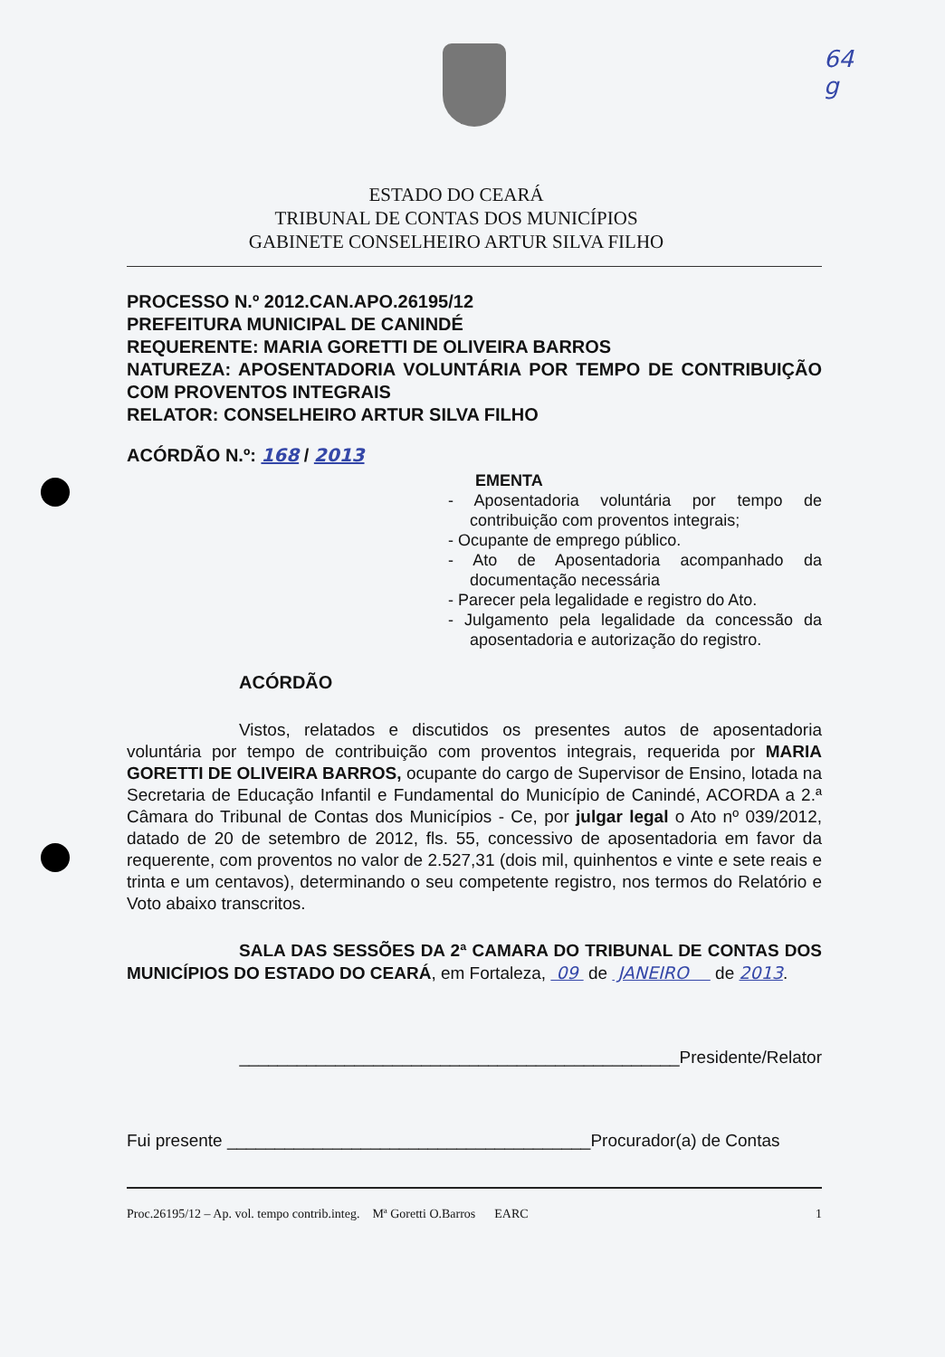64
g
ESTADO DO CEARÁ
TRIBUNAL DE CONTAS DOS MUNICÍPIOS
GABINETE CONSELHEIRO ARTUR SILVA FILHO
PROCESSO N.º 2012.CAN.APO.26195/12
PREFEITURA MUNICIPAL DE CANINDÉ
REQUERENTE: MARIA GORETTI DE OLIVEIRA BARROS
NATUREZA: APOSENTADORIA VOLUNTÁRIA POR TEMPO DE CONTRIBUIÇÃO COM PROVENTOS INTEGRAIS
RELATOR: CONSELHEIRO ARTUR SILVA FILHO
ACÓRDÃO N.º: 168 / 2013
EMENTA
- Aposentadoria voluntária por tempo de contribuição com proventos integrais;
- Ocupante de emprego público.
- Ato de Aposentadoria acompanhado da documentação necessária
- Parecer pela legalidade e registro do Ato.
- Julgamento pela legalidade da concessão da aposentadoria e autorização do registro.
ACÓRDÃO
Vistos, relatados e discutidos os presentes autos de aposentadoria voluntária por tempo de contribuição com proventos integrais, requerida por MARIA GORETTI DE OLIVEIRA BARROS, ocupante do cargo de Supervisor de Ensino, lotada na Secretaria de Educação Infantil e Fundamental do Município de Canindé, ACORDA a 2.ª Câmara do Tribunal de Contas dos Municípios - Ce, por julgar legal o Ato nº 039/2012, datado de 20 de setembro de 2012, fls. 55, concessivo de aposentadoria em favor da requerente, com proventos no valor de 2.527,31 (dois mil, quinhentos e vinte e sete reais e trinta e um centavos), determinando o seu competente registro, nos termos do Relatório e Voto abaixo transcritos.
SALA DAS SESSÕES DA 2ª CAMARA DO TRIBUNAL DE CONTAS DOS MUNICÍPIOS DO ESTADO DO CEARÁ, em Fortaleza, 09 de JANEIRO de 2013.
______________________________________________Presidente/Relator
Fui presente ______________________________________Procurador(a) de Contas
Proc.26195/12 – Ap. vol. tempo contrib.integ. Mª Goretti O.Barros EARC 1